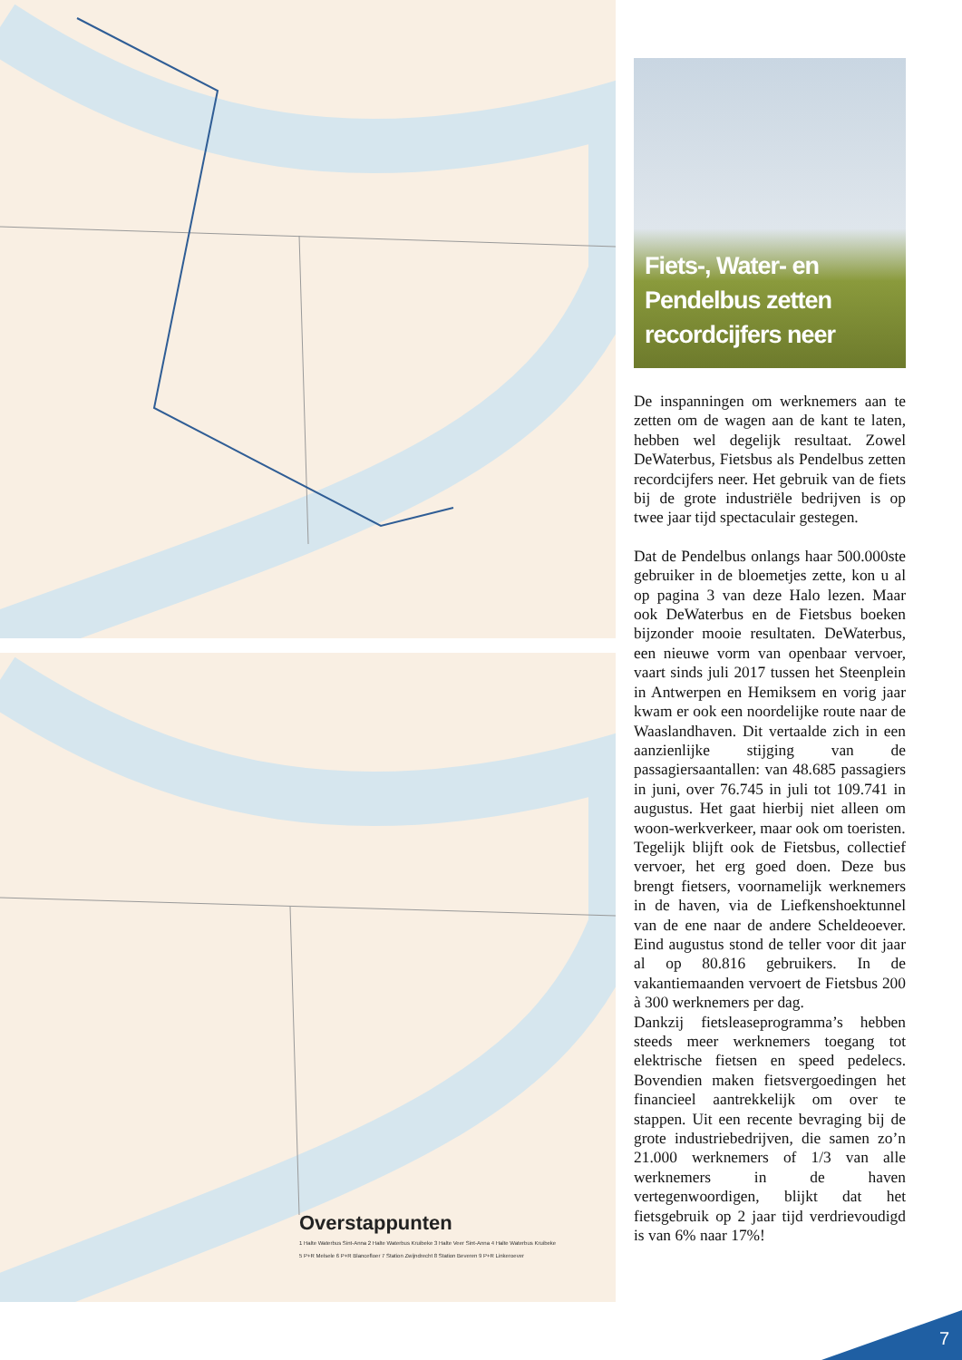Overstappunten
1 Halte Waterbus Sint-Anna 2 Halte Waterbus Kruibeke 3 Halte Veer Sint-Anna 4 Halte Waterbus Kruibeke
5 P+R Melsele 6 P+R Blancefloer 7 Station Zwijndrecht 8 Station Beveren 9 P+R Linkeroever
Fiets-, Water- en Pendelbus zetten recordcijfers neer
De inspanningen om werknemers aan te zetten om de wagen aan de kant te laten, hebben wel degelijk resultaat. Zowel DeWaterbus, Fietsbus als Pendelbus zetten recordcijfers neer. Het gebruik van de fiets bij de grote industriële bedrijven is op twee jaar tijd spectaculair gestegen.
Dat de Pendelbus onlangs haar 500.000ste gebruiker in de bloemetjes zette, kon u al op pagina 3 van deze Halo lezen. Maar ook DeWaterbus en de Fietsbus boeken bijzonder mooie resultaten. DeWaterbus, een nieuwe vorm van openbaar vervoer, vaart sinds juli 2017 tussen het Steenplein in Antwerpen en Hemiksem en vorig jaar kwam er ook een noordelijke route naar de Waaslandhaven. Dit vertaalde zich in een aanzienlijke stijging van de passagiersaantallen: van 48.685 passagiers in juni, over 76.745 in juli tot 109.741 in augustus. Het gaat hierbij niet alleen om woon-werkverkeer, maar ook om toeristen.
Tegelijk blijft ook de Fietsbus, collectief vervoer, het erg goed doen. Deze bus brengt fietsers, voornamelijk werknemers in de haven, via de Liefkenshoektunnel van de ene naar de andere Scheldeoever. Eind augustus stond de teller voor dit jaar al op 80.816 gebruikers. In de vakantiemaanden vervoert de Fietsbus 200 à 300 werknemers per dag.
Dankzij fietsleaseprogramma’s hebben steeds meer werknemers toegang tot elektrische fietsen en speed pedelecs. Bovendien maken fietsvergoedingen het financieel aantrekkelijk om over te stappen. Uit een recente bevraging bij de grote industriebedrijven, die samen zo’n 21.000 werknemers of 1/3 van alle werknemers in de haven vertegenwoordigen, blijkt dat het fietsgebruik op 2 jaar tijd verdrievoudigd is van 6% naar 17%!
7